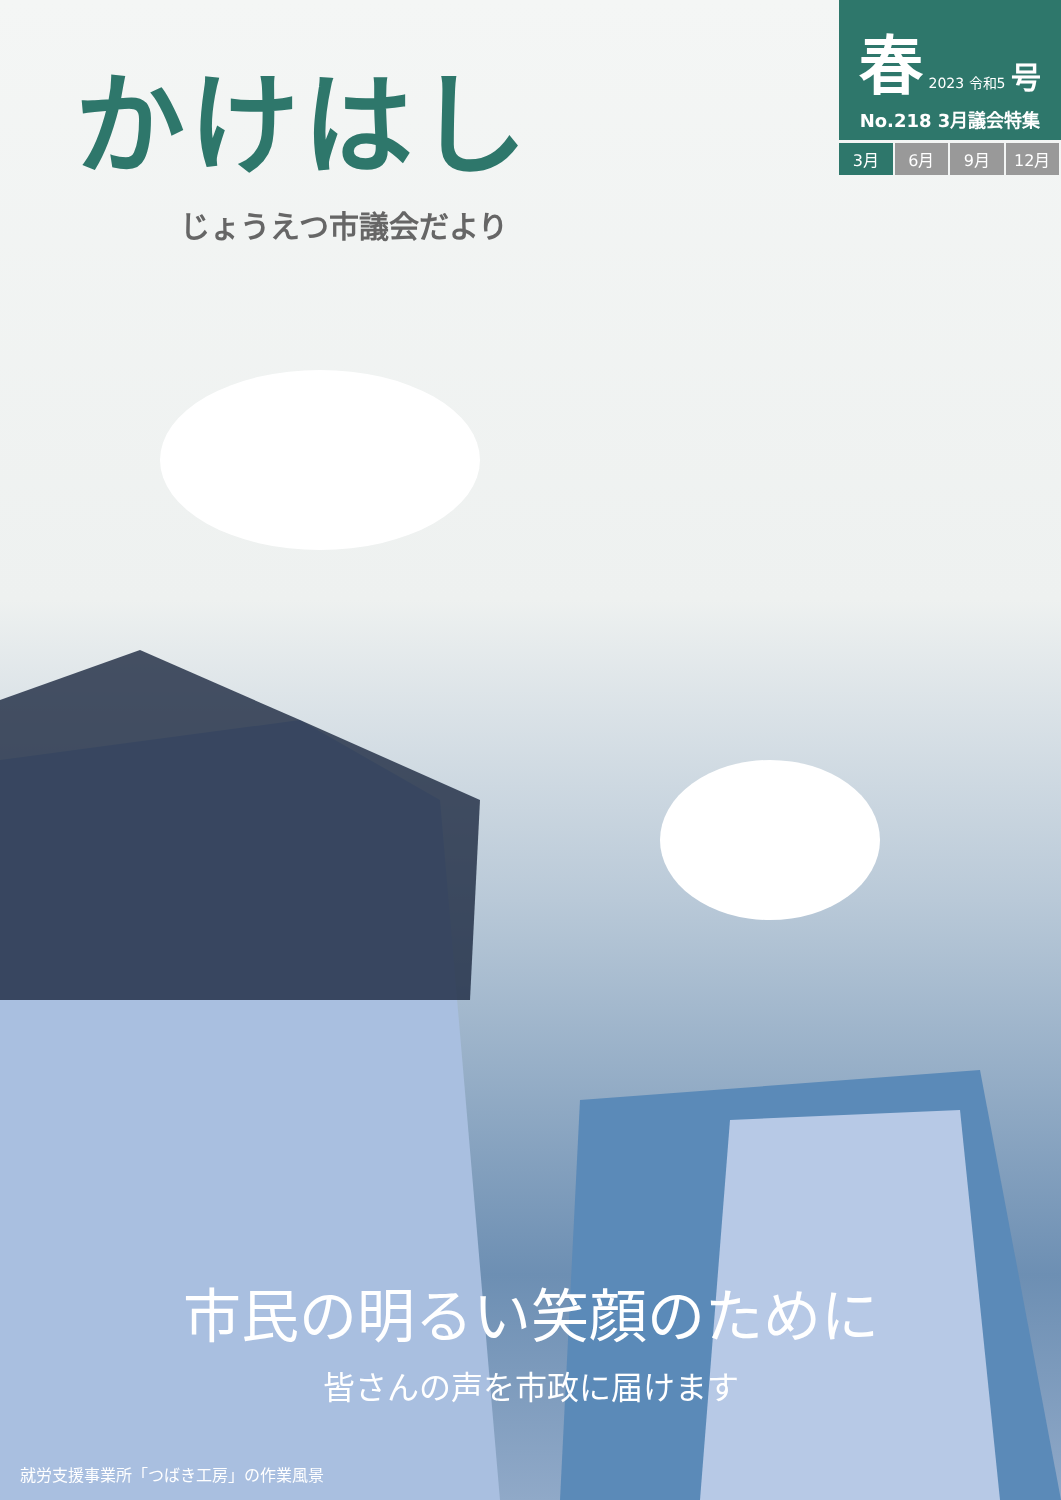かけはし
じょうえつ市議会だより
春 2023 令和5 号
No.218 3月議会特集
3月 6月 9月 12月
市民の明るい笑顔のために
皆さんの声を市政に届けます
就労支援事業所「つばき工房」の作業風景